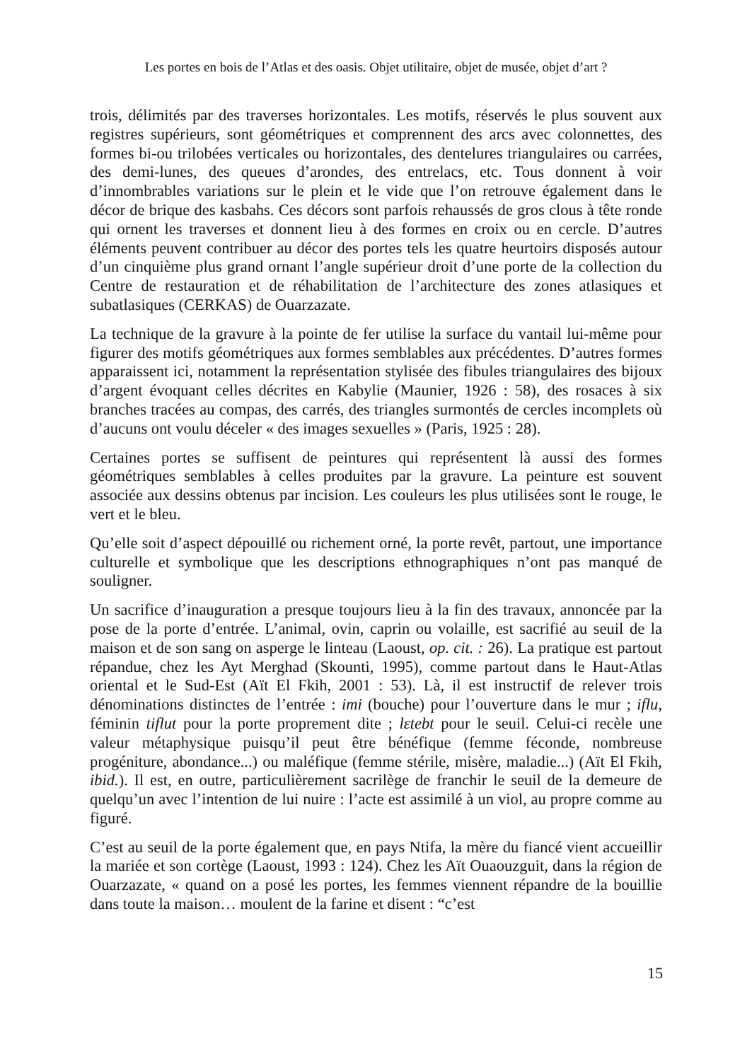Les portes en bois de l’Atlas et des oasis. Objet utilitaire, objet de musée, objet d’art ?
trois, délimités par des traverses horizontales. Les motifs, réservés le plus souvent aux registres supérieurs, sont géométriques et comprennent des arcs avec colonnettes, des formes bi-ou trilobées verticales ou horizontales, des dentelures triangulaires ou carrées, des demi-lunes, des queues d’arondes, des entrelacs, etc. Tous donnent à voir d’innombrables variations sur le plein et le vide que l’on retrouve également dans le décor de brique des kasbahs. Ces décors sont parfois rehaussés de gros clous à tête ronde qui ornent les traverses et donnent lieu à des formes en croix ou en cercle. D’autres éléments peuvent contribuer au décor des portes tels les quatre heurtoirs disposés autour d’un cinquième plus grand ornant l’angle supérieur droit d’une porte de la collection du Centre de restauration et de réhabilitation de l’architecture des zones atlasiques et subatlasiques (CERKAS) de Ouarzazate.
La technique de la gravure à la pointe de fer utilise la surface du vantail lui-même pour figurer des motifs géométriques aux formes semblables aux précédentes. D’autres formes apparaissent ici, notamment la représentation stylisée des fibules triangulaires des bijoux d’argent évoquant celles décrites en Kabylie (Maunier, 1926 : 58), des rosaces à six branches tracées au compas, des carrés, des triangles surmontés de cercles incomplets où d’aucuns ont voulu déceler « des images sexuelles » (Paris, 1925 : 28).
Certaines portes se suffisent de peintures qui représentent là aussi des formes géométriques semblables à celles produites par la gravure. La peinture est souvent associée aux dessins obtenus par incision. Les couleurs les plus utilisées sont le rouge, le vert et le bleu.
Qu’elle soit d’aspect dépouillé ou richement orné, la porte revêt, partout, une importance culturelle et symbolique que les descriptions ethnographiques n’ont pas manqué de souligner.
Un sacrifice d’inauguration a presque toujours lieu à la fin des travaux, annoncée par la pose de la porte d’entrée. L’animal, ovin, caprin ou volaille, est sacrifié au seuil de la maison et de son sang on asperge le linteau (Laoust, op. cit. : 26). La pratique est partout répandue, chez les Ayt Merghad (Skounti, 1995), comme partout dans le Haut-Atlas oriental et le Sud-Est (Aït El Fkih, 2001 : 53). Là, il est instructif de relever trois dénominations distinctes de l’entrée : imi (bouche) pour l’ouverture dans le mur ; iflu, féminin tiflut pour la porte proprement dite ; lεtebt pour le seuil. Celui-ci recèle une valeur métaphysique puisqu’il peut être bénéfique (femme féconde, nombreuse progéniture, abondance...) ou maléfique (femme stérile, misère, maladie...) (Aït El Fkih, ibid.). Il est, en outre, particulièrement sacrilège de franchir le seuil de la demeure de quelqu’un avec l’intention de lui nuire : l’acte est assimilé à un viol, au propre comme au figuré.
C’est au seuil de la porte également que, en pays Ntifa, la mère du fiancé vient accueillir la mariée et son cortège (Laoust, 1993 : 124). Chez les Aït Ouaouzguit, dans la région de Ouarzazate, « quand on a posé les portes, les femmes viennent répandre de la bouillie dans toute la maison… moulent de la farine et disent : “c’est
15